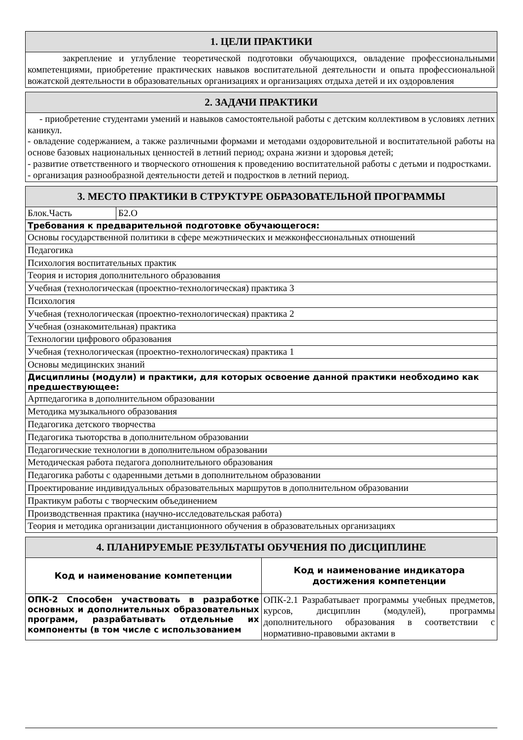| 1. ЦЕЛИ ПРАКТИКИ |
| --- |
| закрепление и углубление теоретической подготовки обучающихся, овладение профессиональными компетенциями, приобретение практических навыков воспитательной деятельности и опыта профессиональной вожатской деятельности в образовательных организациях и организациях отдыха детей и их оздоровления |
| 2. ЗАДАЧИ ПРАКТИКИ |
| --- |
| - приобретение студентами умений и навыков самостоятельной работы с детским коллективом в условиях летних каникул. - овладение содержанием, а также различными формами и методами оздоровительной и воспитательной работы на основе базовых национальных ценностей в летний период; охрана жизни и здоровья детей; - развитие ответственного и творческого отношения к проведению воспитательной работы с детьми и подростками. - организация разнообразной деятельности детей и подростков в летний период. |
| 3. МЕСТО ПРАКТИКИ В СТРУКТУРЕ ОБРАЗОВАТЕЛЬНОЙ ПРОГРАММЫ | |
| --- | --- |
| Блок.Часть | Б2.О |
| Требования к предварительной подготовке обучающегося: | |
| Основы государственной политики в сфере межэтнических и межконфессиональных отношений | |
| Педагогика | |
| Психология воспитательных практик | |
| Теория и история дополнительного образования | |
| Учебная (технологическая (проектно-технологическая) практика 3 | |
| Психология | |
| Учебная (технологическая (проектно-технологическая) практика 2 | |
| Учебная (ознакомительная) практика | |
| Технологии цифрового образования | |
| Учебная (технологическая (проектно-технологическая) практика 1 | |
| Основы медицинских знаний | |
| Дисциплины (модули) и практики, для которых освоение данной практики необходимо как предшествующее: | |
| Артпедагогика в дополнительном образовании | |
| Методика музыкального образования | |
| Педагогика детского творчества | |
| Педагогика тьюторства в дополнительном образовании | |
| Педагогические технологии в дополнительном образовании | |
| Методическая работа педагога дополнительного образования | |
| Педагогика работы с одаренными детьми в дополнительном образовании | |
| Проектирование индивидуальных образовательных маршрутов в дополнительном образовании | |
| Практикум работы с творческим объединением | |
| Производственная практика (научно-исследовательская работа) | |
| Теория и методика организации дистанционного обучения в образовательных организациях | |
| 4. ПЛАНИРУЕМЫЕ РЕЗУЛЬТАТЫ ОБУЧЕНИЯ ПО ДИСЦИПЛИНЕ | |
| --- | --- |
| Код и наименование компетенции | Код и наименование индикатора достижения компетенции |
| ОПК-2 Способен участвовать в разработке основных и дополнительных образовательных программ, разрабатывать отдельные их компоненты (в том числе с использованием | ОПК-2.1 Разрабатывает программы учебных предметов, курсов, дисциплин (модулей), программы дополнительного образования в соответствии с нормативно-правовыми актами в |